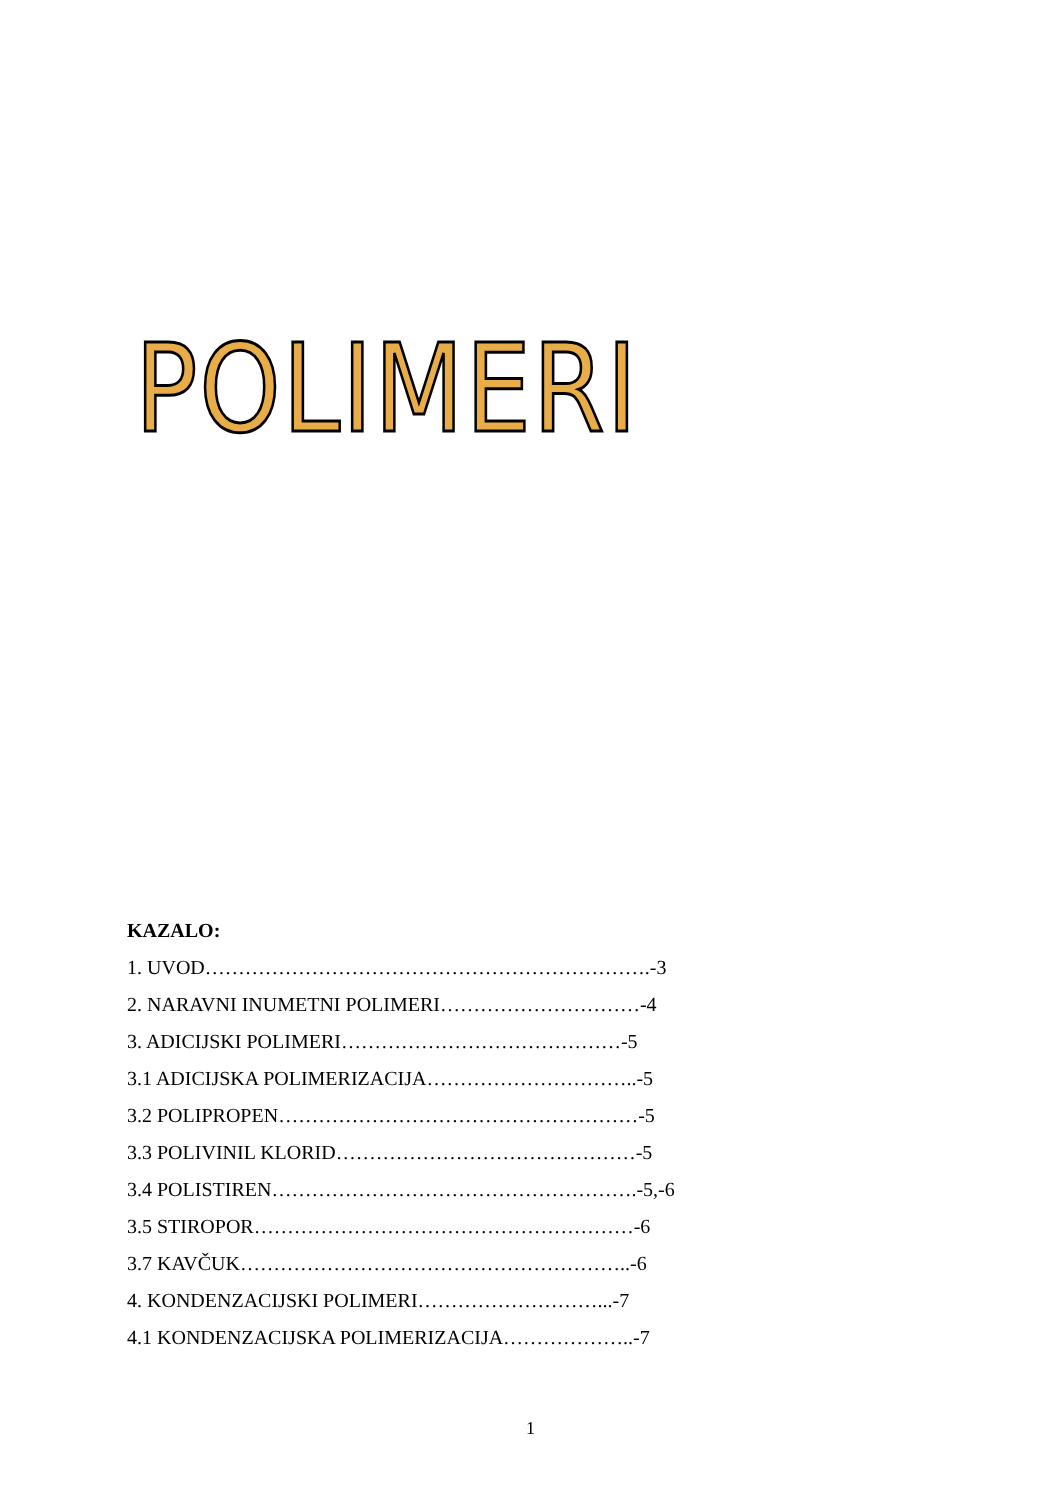POLIMERI
KAZALO:
1. UVOD………………………………………………………….-3
2. NARAVNI INUMETNI POLIMERI…………………………-4
3. ADICIJSKI POLIMERI……………………………………-5
3.1 ADICIJSKA POLIMERIZACIJA…………………………..-5
3.2 POLIPROPEN………………………………………………-5
3.3 POLIVINIL KLORID………………………………………-5
3.4 POLISTIREN……………………………………………….-5,-6
3.5 STIROPOR…………………………………………………-6
3.7 KAVČUK…………………………………………………..-6
4. KONDENZACIJSKI POLIMERI………………………...-7
4.1 KONDENZACIJSKA POLIMERIZACIJA………………..-7
1